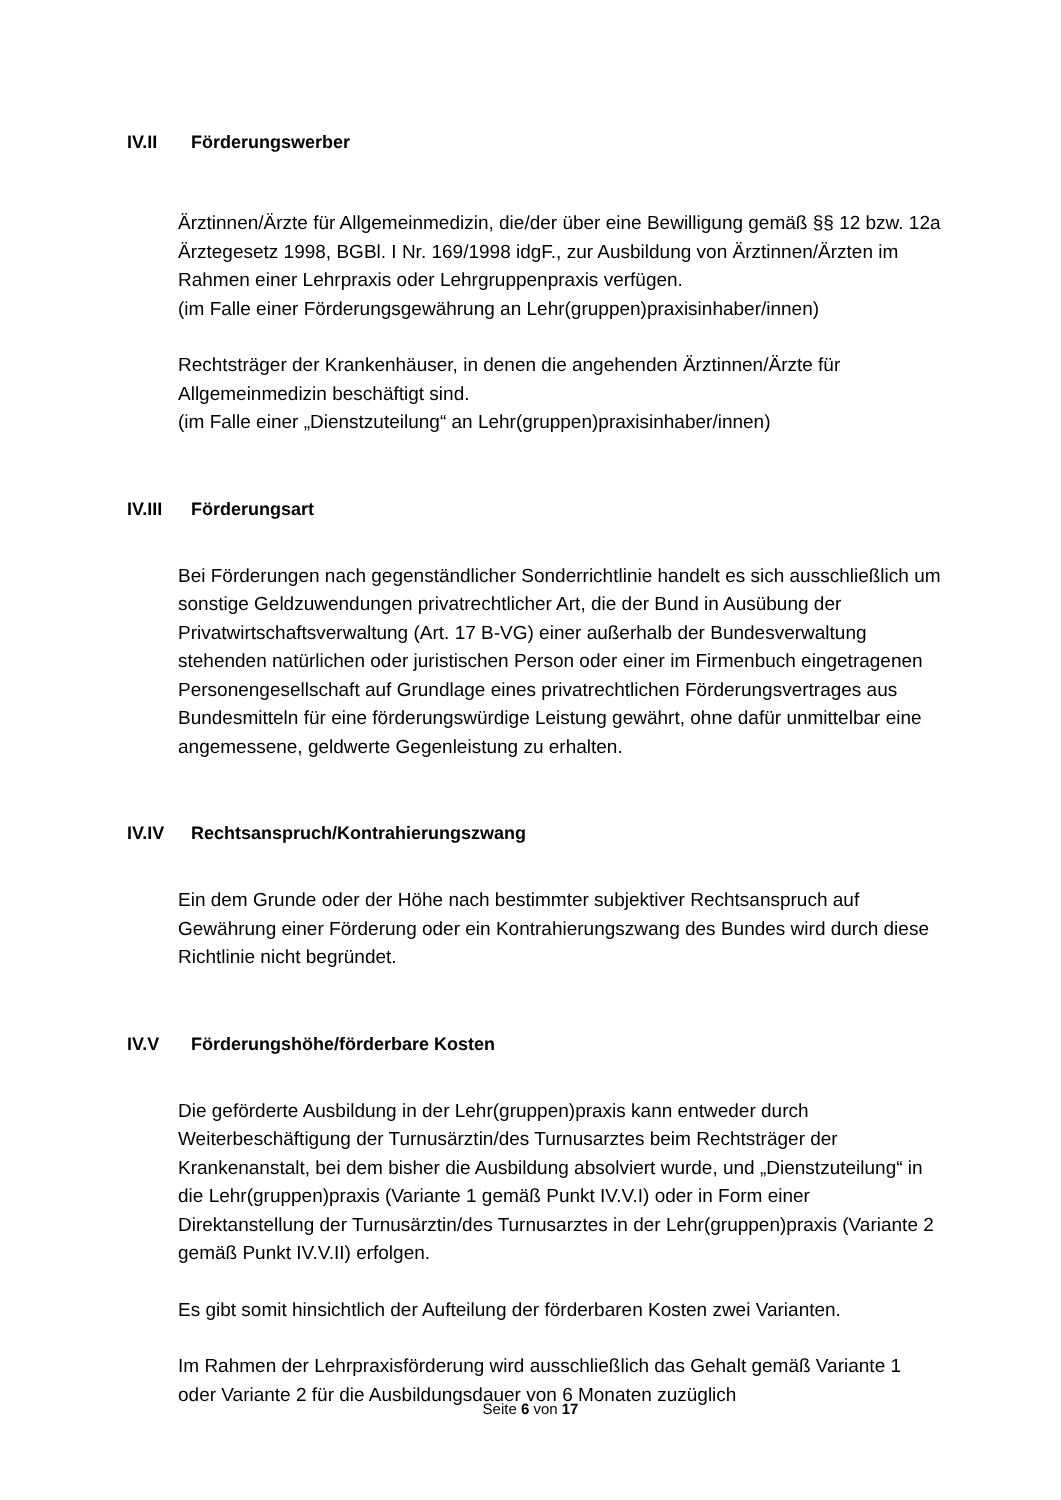IV.II Förderungswerber
Ärztinnen/Ärzte für Allgemeinmedizin, die/der über eine Bewilligung gemäß §§ 12 bzw. 12a Ärztegesetz 1998, BGBl. I Nr. 169/1998 idgF., zur Ausbildung von Ärztinnen/Ärzten im Rahmen einer Lehrpraxis oder Lehrgruppenpraxis verfügen.
(im Falle einer Förderungsgewährung an Lehr(gruppen)praxisinhaber/innen)
Rechtsträger der Krankenhäuser, in denen die angehenden Ärztinnen/Ärzte für Allgemeinmedizin beschäftigt sind.
(im Falle einer „Dienstzuteilung“ an Lehr(gruppen)praxisinhaber/innen)
IV.III Förderungsart
Bei Förderungen nach gegenständlicher Sonderrichtlinie handelt es sich ausschließlich um sonstige Geldzuwendungen privatrechtlicher Art, die der Bund in Ausübung der Privatwirtschaftsverwaltung (Art. 17 B-VG) einer außerhalb der Bundesverwaltung stehenden natürlichen oder juristischen Person oder einer im Firmenbuch eingetragenen Personengesellschaft auf Grundlage eines privatrechtlichen Förderungsvertrages aus Bundesmitteln für eine förderungswürdige Leistung gewährt, ohne dafür unmittelbar eine angemessene, geldwerte Gegenleistung zu erhalten.
IV.IV Rechtsanspruch/Kontrahierungszwang
Ein dem Grunde oder der Höhe nach bestimmter subjektiver Rechtsanspruch auf Gewährung einer Förderung oder ein Kontrahierungszwang des Bundes wird durch diese Richtlinie nicht begründet.
IV.V Förderungshöhe/förderbare Kosten
Die geförderte Ausbildung in der Lehr(gruppen)praxis kann entweder durch Weiterbeschäftigung der Turnusärztin/des Turnusarztes beim Rechtsträger der Krankenanstalt, bei dem bisher die Ausbildung absolviert wurde, und „Dienstzuteilung“ in die Lehr(gruppen)praxis (Variante 1 gemäß Punkt IV.V.I) oder in Form einer Direktanstellung der Turnusärztin/des Turnusarztes in der Lehr(gruppen)praxis (Variante 2 gemäß Punkt IV.V.II) erfolgen.
Es gibt somit hinsichtlich der Aufteilung der förderbaren Kosten zwei Varianten.
Im Rahmen der Lehrpraxisförderung wird ausschließlich das Gehalt gemäß Variante 1 oder Variante 2 für die Ausbildungsdauer von 6 Monaten zuzüglich
Seite 6 von 17